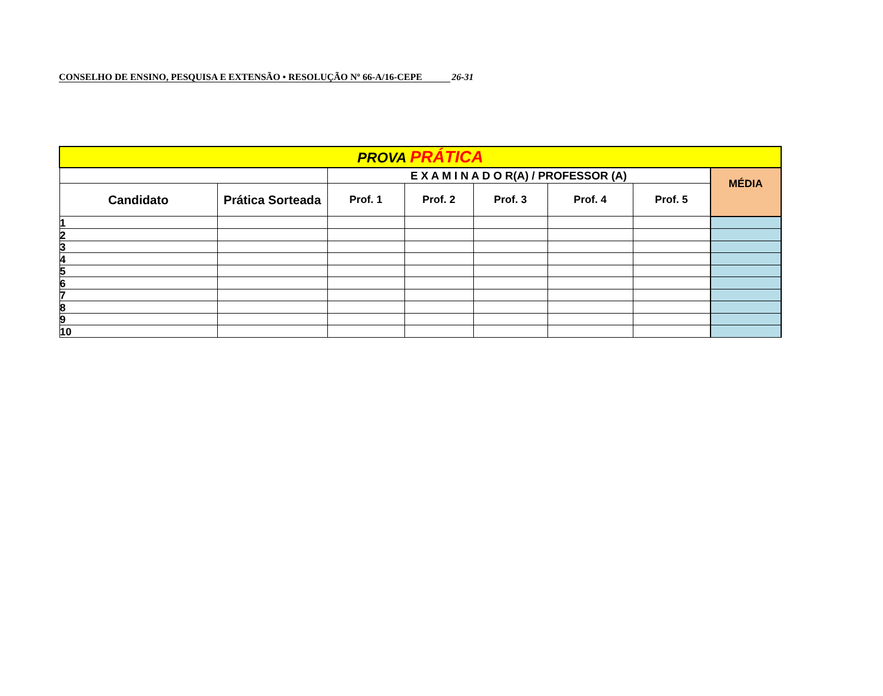CONSELHO DE ENSINO, PESQUISA E EXTENSÃO • RESOLUÇÃO Nº 66-A/16-CEPE 26-31
| PROVA PRÁTICA | | | | | | | |
| | | E X A M I N A D O R(A) / PROFESSOR (A) | | | | | MÉDIA |
| Candidato | Prática Sorteada | Prof. 1 | Prof. 2 | Prof. 3 | Prof. 4 | Prof. 5 | |
| 1 | | | | | | | |
| 2 | | | | | | | |
| 3 | | | | | | | |
| 4 | | | | | | | |
| 5 | | | | | | | |
| 6 | | | | | | | |
| 7 | | | | | | | |
| 8 | | | | | | | |
| 9 | | | | | | | |
| 10 | | | | | | | |